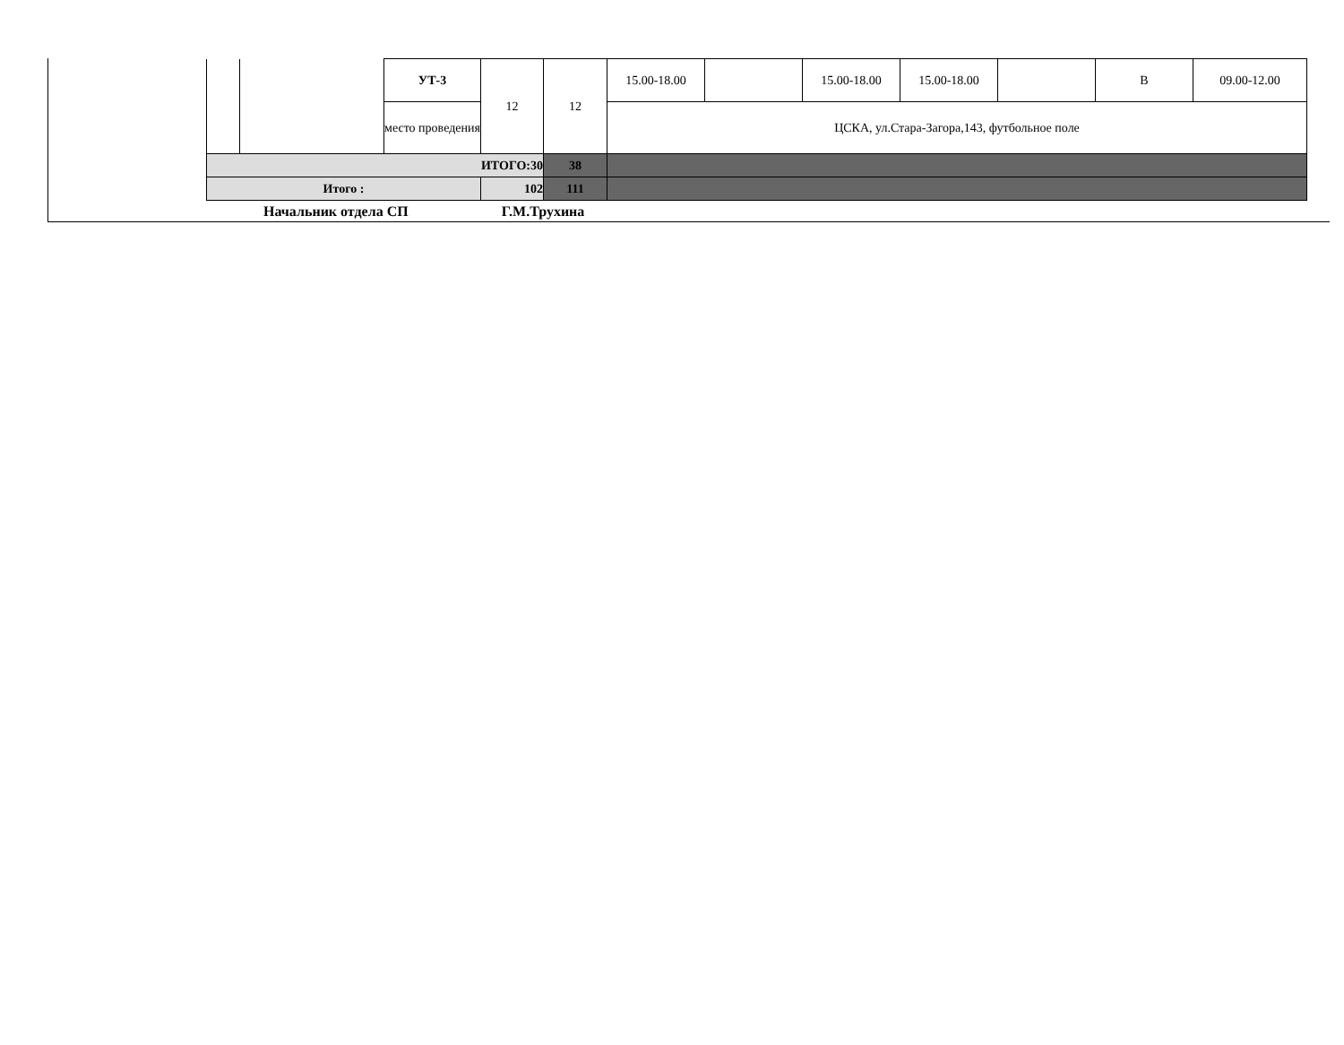| | | УТ-3 | 12 | 12 | 15.00-18.00 | | 15.00-18.00 | 15.00-18.00 | | В | 09.00-12.00 |
| | | место проведения | | | ЦСКА, ул.Стара-Загора,143, футбольное поле | | | | | | |
| ИТОГО:30 | | | | 38 | | | | | | | |
| Итого : | | | 102 | 111 | | | | | | | |
Начальник отдела СП Г.М.Трухина